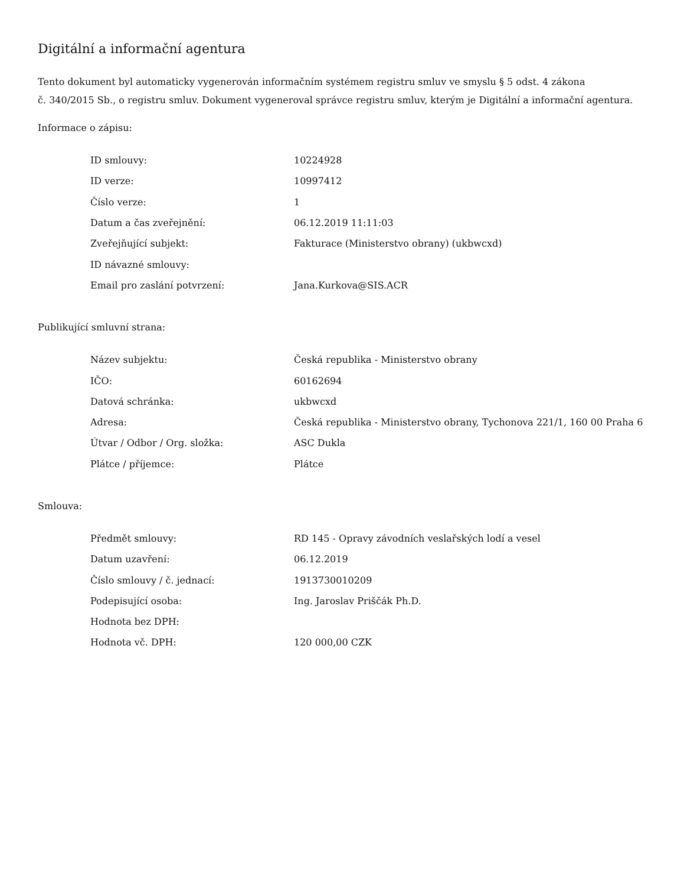Digitální a informační agentura
Tento dokument byl automaticky vygenerován informačním systémem registru smluv ve smyslu § 5 odst. 4 zákona
č. 340/2015 Sb., o registru smluv. Dokument vygeneroval správce registru smluv, kterým je Digitální a informační agentura.
Informace o zápisu:
| ID smlouvy: | 10224928 |
| ID verze: | 10997412 |
| Číslo verze: | 1 |
| Datum a čas zveřejnění: | 06.12.2019 11:11:03 |
| Zveřejňující subjekt: | Fakturace (Ministerstvo obrany) (ukbwcxd) |
| ID návazné smlouvy: | |
| Email pro zaslání potvrzení: | Jana.Kurkova@SIS.ACR |
Publikující smluvní strana:
| Název subjektu: | Česká republika - Ministerstvo obrany |
| IČO: | 60162694 |
| Datová schránka: | ukbwcxd |
| Adresa: | Česká republika - Ministerstvo obrany, Tychonova 221/1, 160 00 Praha 6 |
| Útvar / Odbor / Org. složka: | ASC Dukla |
| Plátce / příjemce: | Plátce |
Smlouva:
| Předmět smlouvy: | RD 145 - Opravy závodních veslařských lodí a vesel |
| Datum uzavření: | 06.12.2019 |
| Číslo smlouvy / č. jednací: | 1913730010209 |
| Podepisující osoba: | Ing. Jaroslav Priščák Ph.D. |
| Hodnota bez DPH: | |
| Hodnota vč. DPH: | 120 000,00 CZK |